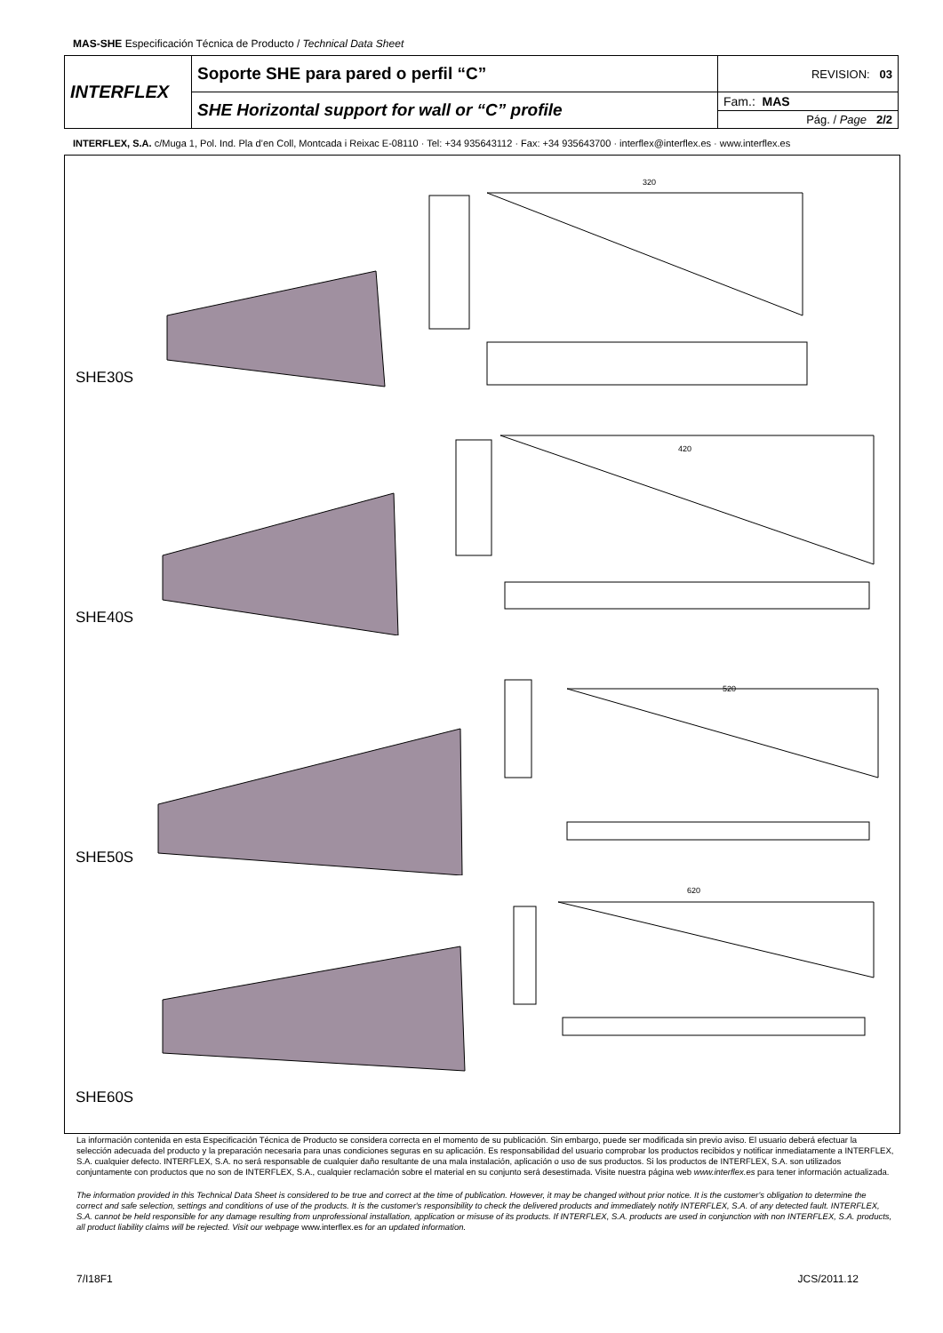MAS-SHE Especificación Técnica de Producto / Technical Data Sheet
| INTERFLEX | Soporte SHE para pared o perfil “C” | REVISION: 03 |
| | SHE Horizontal support for wall or “C” profile | Fam.: MAS |
| | | Pág. / Page 2/2 |
INTERFLEX, S.A. c/Muga 1, Pol. Ind. Pla d’en Coll, Montcada i Reixac E-08110 · Tel: +34 935643112 · Fax: +34 935643700 · interflex@interflex.es · www.interflex.es
320
SHE30S
420
SHE40S
520
SHE50S
620
SHE60S
La información contenida en esta Especificación Técnica de Producto se considera correcta en el momento de su publicación. Sin embargo, puede ser modificada sin previo aviso. El usuario deberá efectuar la selección adecuada del producto y la preparación necesaria para unas condiciones seguras en su aplicación. Es responsabilidad del usuario comprobar los productos recibidos y notificar inmediatamente a INTERFLEX, S.A. cualquier defecto. INTERFLEX, S.A. no será responsable de cualquier daño resultante de una mala instalación, aplicación o uso de sus productos. Si los productos de INTERFLEX, S.A. son utilizados conjuntamente con productos que no son de INTERFLEX, S.A., cualquier reclamación sobre el material en su conjunto será desestimada. Visite nuestra página web www.interflex.es para tener información actualizada.
The information provided in this Technical Data Sheet is considered to be true and correct at the time of publication. However, it may be changed without prior notice. It is the customer's obligation to determine the correct and safe selection, settings and conditions of use of the products. It is the customer's responsibility to check the delivered products and immediately notify INTERFLEX, S.A. of any detected fault. INTERFLEX, S.A. cannot be held responsible for any damage resulting from unprofessional installation, application or misuse of its products. If INTERFLEX, S.A. products are used in conjunction with non INTERFLEX, S.A. products, all product liability claims will be rejected. Visit our webpage www.interflex.es for an updated information.
7/I18F1 JCS/2011.12